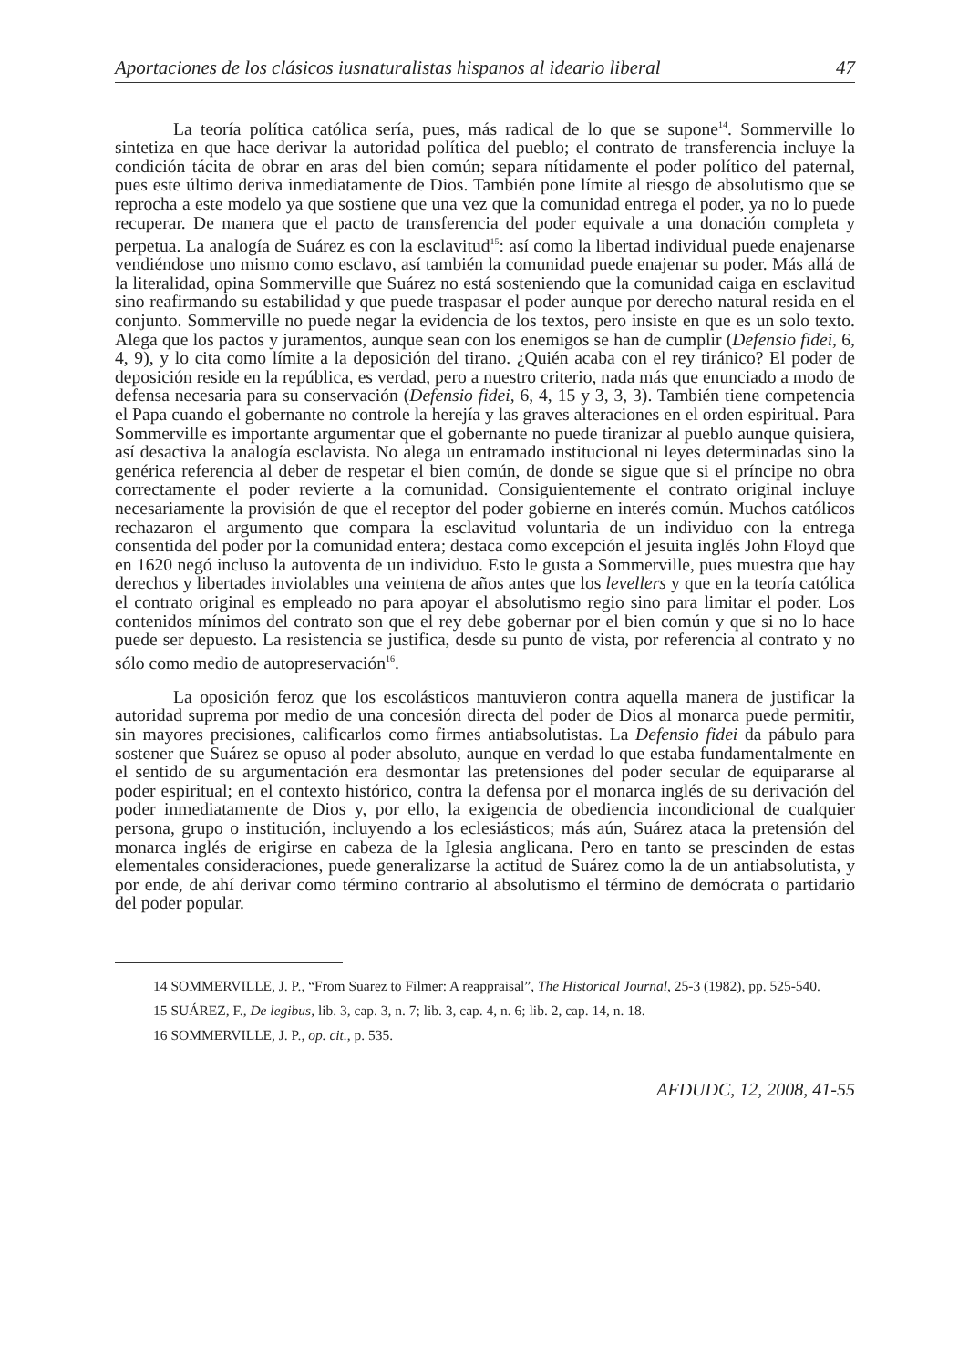Aportaciones de los clásicos iusnaturalistas hispanos al ideario liberal 47
La teoría política católica sería, pues, más radical de lo que se supone<sup>14</sup>. Sommerville lo sintetiza en que hace derivar la autoridad política del pueblo; el contrato de transferencia incluye la condición tácita de obrar en aras del bien común; separa nítidamente el poder político del paternal, pues este último deriva inmediatamente de Dios. También pone límite al riesgo de absolutismo que se reprocha a este modelo ya que sostiene que una vez que la comunidad entrega el poder, ya no lo puede recuperar. De manera que el pacto de transferencia del poder equivale a una donación completa y perpetua. La analogía de Suárez es con la esclavitud<sup>15</sup>: así como la libertad individual puede enajenarse vendiéndose uno mismo como esclavo, así también la comunidad puede enajenar su poder. Más allá de la literalidad, opina Sommerville que Suárez no está sosteniendo que la comunidad caiga en esclavitud sino reafirmando su estabilidad y que puede traspasar el poder aunque por derecho natural resida en el conjunto. Sommerville no puede negar la evidencia de los textos, pero insiste en que es un solo texto. Alega que los pactos y juramentos, aunque sean con los enemigos se han de cumplir (Defensio fidei, 6, 4, 9), y lo cita como límite a la deposición del tirano. ¿Quién acaba con el rey tiránico? El poder de deposición reside en la república, es verdad, pero a nuestro criterio, nada más que enunciado a modo de defensa necesaria para su conservación (Defensio fidei, 6, 4, 15 y 3, 3, 3). También tiene competencia el Papa cuando el gobernante no controle la herejía y las graves alteraciones en el orden espiritual. Para Sommerville es importante argumentar que el gobernante no puede tiranizar al pueblo aunque quisiera, así desactiva la analogía esclavista. No alega un entramado institucional ni leyes determinadas sino la genérica referencia al deber de respetar el bien común, de donde se sigue que si el príncipe no obra correctamente el poder revierte a la comunidad. Consiguientemente el contrato original incluye necesariamente la provisión de que el receptor del poder gobierne en interés común. Muchos católicos rechazaron el argumento que compara la esclavitud voluntaria de un individuo con la entrega consentida del poder por la comunidad entera; destaca como excepción el jesuita inglés John Floyd que en 1620 negó incluso la autoventa de un individuo. Esto le gusta a Sommerville, pues muestra que hay derechos y libertades inviolables una veintena de años antes que los levellers y que en la teoría católica el contrato original es empleado no para apoyar el absolutismo regio sino para limitar el poder. Los contenidos mínimos del contrato son que el rey debe gobernar por el bien común y que si no lo hace puede ser depuesto. La resistencia se justifica, desde su punto de vista, por referencia al contrato y no sólo como medio de autopreservación<sup>16</sup>.
La oposición feroz que los escolásticos mantuvieron contra aquella manera de justificar la autoridad suprema por medio de una concesión directa del poder de Dios al monarca puede permitir, sin mayores precisiones, calificarlos como firmes antiabsolutistas. La Defensio fidei da pábulo para sostener que Suárez se opuso al poder absoluto, aunque en verdad lo que estaba fundamentalmente en el sentido de su argumentación era desmontar las pretensiones del poder secular de equipararse al poder espiritual; en el contexto histórico, contra la defensa por el monarca inglés de su derivación del poder inmediatamente de Dios y, por ello, la exigencia de obediencia incondicional de cualquier persona, grupo o institución, incluyendo a los eclesiásticos; más aún, Suárez ataca la pretensión del monarca inglés de erigirse en cabeza de la Iglesia anglicana. Pero en tanto se prescinden de estas elementales consideraciones, puede generalizarse la actitud de Suárez como la de un antiabsolutista, y por ende, de ahí derivar como término contrario al absolutismo el término de demócrata o partidario del poder popular.
14 SOMMERVILLE, J. P., “From Suarez to Filmer: A reappraisal”, The Historical Journal, 25-3 (1982), pp. 525-540.
15 SUÁREZ, F., De legibus, lib. 3, cap. 3, n. 7; lib. 3, cap. 4, n. 6; lib. 2, cap. 14, n. 18.
16 SOMMERVILLE, J. P., op. cit., p. 535.
AFDUDC, 12, 2008, 41-55